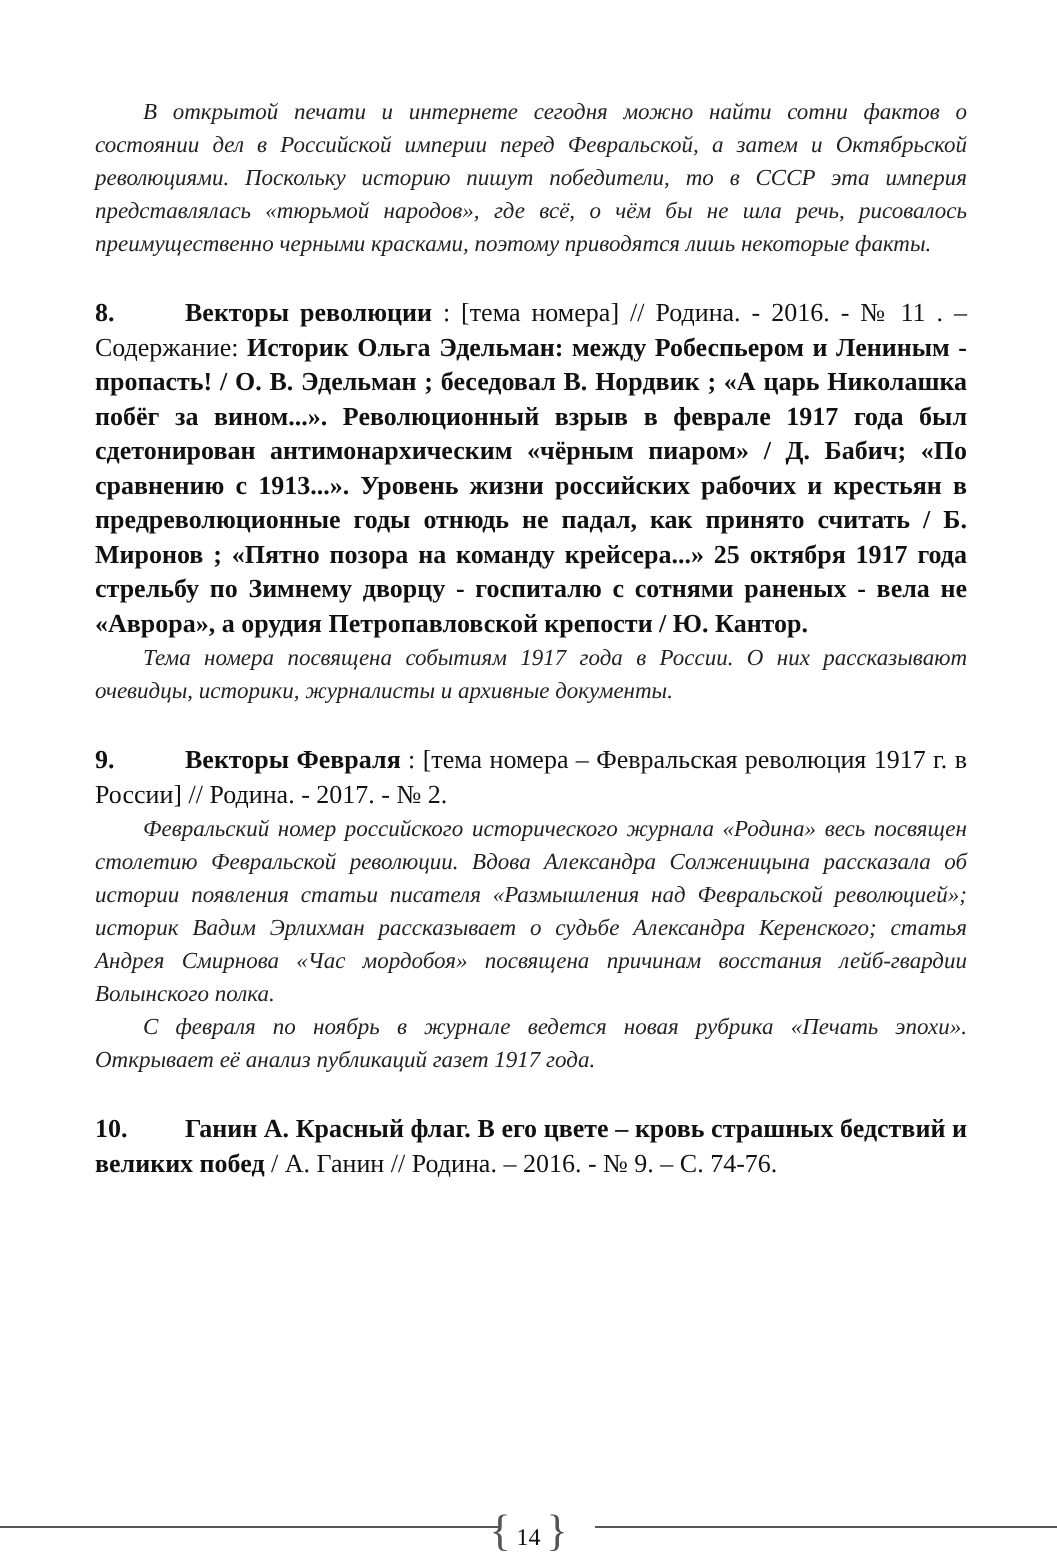В открытой печати и интернете сегодня можно найти сотни фактов о состоянии дел в Российской империи перед Февральской, а затем и Октябрьской революциями. Поскольку историю пишут победители, то в СССР эта империя представлялась «тюрьмой народов», где всё, о чём бы не шла речь, рисовалось преимущественно черными красками, поэтому приводятся лишь некоторые факты.
8. Векторы революции : [тема номера] // Родина. - 2016. - № 11 . – Содержание: Историк Ольга Эдельман: между Робеспьером и Лениным - пропасть! / О. В. Эдельман ; беседовал В. Нордвик ; «А царь Николашка побёг за вином...». Революционный взрыв в феврале 1917 года был сдетонирован антимонархическим «чёрным пиаром» / Д. Бабич; «По сравнению с 1913...». Уровень жизни российских рабочих и крестьян в предреволюционные годы отнюдь не падал, как принято считать / Б. Миронов ; «Пятно позора на команду крейсера...» 25 октября 1917 года стрельбу по Зимнему дворцу - госпиталю с сотнями раненых - вела не «Аврора», а орудия Петропавловской крепости / Ю. Кантор.
Тема номера посвящена событиям 1917 года в России. О них рассказывают очевидцы, историки, журналисты и архивные документы.
9. Векторы Февраля : [тема номера – Февральская революция 1917 г. в России] // Родина. - 2017. - № 2.
Февральский номер российского исторического журнала «Родина» весь посвящен столетию Февральской революции. Вдова Александра Солженицына рассказала об истории появления статьи писателя «Размышления над Февральской революцией»; историк Вадим Эрлихман рассказывает о судьбе Александра Керенского; статья Андрея Смирнова «Час мордобоя» посвящена причинам восстания лейб-гвардии Волынского полка.
С февраля по ноябрь в журнале ведется новая рубрика «Печать эпохи». Открывает её анализ публикаций газет 1917 года.
10. Ганин А. Красный флаг. В его цвете – кровь страшных бедствий и великих побед / А. Ганин // Родина. – 2016. - № 9. – С. 74-76.
{ 14 }